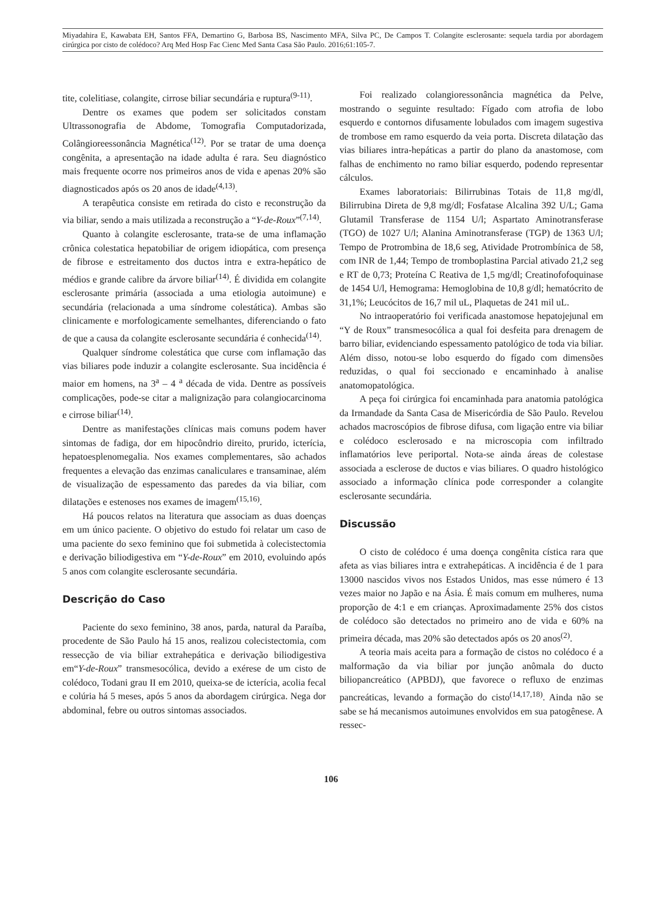Miyadahira E, Kawabata EH, Santos FFA, Demartino G, Barbosa BS, Nascimento MFA, Silva PC, De Campos T. Colangite esclerosante: sequela tardia por abordagem cirúrgica por cisto de colédoco? Arq Med Hosp Fac Cienc Med Santa Casa São Paulo. 2016;61:105-7.
tite, colelitiase, colangite, cirrose biliar secundária e ruptura<sup>(9-11)</sup>.
Dentre os exames que podem ser solicitados constam Ultrassonografia de Abdome, Tomografia Computadorizada, Colângioreessonância Magnética<sup>(12)</sup>. Por se tratar de uma doença congênita, a apresentação na idade adulta é rara. Seu diagnóstico mais frequente ocorre nos primeiros anos de vida e apenas 20% são diagnosticados após os 20 anos de idade<sup>(4,13)</sup>.
A terapêutica consiste em retirada do cisto e reconstrução da via biliar, sendo a mais utilizada a reconstrução a “Y-de-Roux”<sup>(7,14)</sup>.
Quanto à colangite esclerosante, trata-se de uma inflamação crônica colestatica hepatobiliar de origem idiopática, com presença de fibrose e estreitamento dos ductos intra e extra-hepático de médios e grande calibre da árvore biliar<sup>(14)</sup>. É dividida em colangite esclerosante primária (associada a uma etiologia autoimune) e secundária (relacionada a uma síndrome colestática). Ambas são clinicamente e morfologicamente semelhantes, diferenciando o fato de que a causa da colangite esclerosante secundária é conhecida<sup>(14)</sup>.
Qualquer síndrome colestática que curse com inflamação das vias biliares pode induzir a colangite esclerosante. Sua incidência é maior em homens, na 3<sup>a</sup> – 4 <sup>a</sup> década de vida. Dentre as possíveis complicações, pode-se citar a malignização para colangiocarcinoma e cirrose biliar<sup>(14)</sup>.
Dentre as manifestações clínicas mais comuns podem haver sintomas de fadiga, dor em hipocôndrio direito, prurido, icterícia, hepatoesplenomegalia. Nos exames complementares, são achados frequentes a elevação das enzimas canaliculares e transaminae, além de visualização de espessamento das paredes da via biliar, com dilatações e estenoses nos exames de imagem<sup>(15,16)</sup>.
Há poucos relatos na literatura que associam as duas doenças em um único paciente. O objetivo do estudo foi relatar um caso de uma paciente do sexo feminino que foi submetida à colecistectomia e derivação biliodigestiva em “Y-de-Roux” em 2010, evoluindo após 5 anos com colangite esclerosante secundária.
Descrição do Caso
Paciente do sexo feminino, 38 anos, parda, natural da Paraíba, procedente de São Paulo há 15 anos, realizou colecistectomia, com ressecção de via biliar extrahepática e derivação biliodigestiva em“Y-de-Roux” transmesocólica, devido a exérese de um cisto de colédoco, Todani grau II em 2010, queixa-se de icterícia, acolia fecal e colúria há 5 meses, após 5 anos da abordagem cirúrgica. Nega dor abdominal, febre ou outros sintomas associados.
Foi realizado colangioressonância magnética da Pelve, mostrando o seguinte resultado: Fígado com atrofia de lobo esquerdo e contornos difusamente lobulados com imagem sugestiva de trombose em ramo esquerdo da veia porta. Discreta dilatação das vias biliares intra-hepáticas a partir do plano da anastomose, com falhas de enchimento no ramo biliar esquerdo, podendo representar cálculos.
Exames laboratoriais: Bilirrubinas Totais de 11,8 mg/dl, Bilirrubina Direta de 9,8 mg/dl; Fosfatase Alcalina 392 U/L; Gama Glutamil Transferase de 1154 U/l; Aspartato Aminotransferase (TGO) de 1027 U/l; Alanina Aminotransferase (TGP) de 1363 U/l; Tempo de Protrombina de 18,6 seg, Atividade Protrombínica de 58, com INR de 1,44; Tempo de tromboplastina Parcial ativado 21,2 seg e RT de 0,73; Proteína C Reativa de 1,5 mg/dl; Creatinofofoquinase de 1454 U/l, Hemograma: Hemoglobina de 10,8 g/dl; hematócrito de 31,1%; Leucócitos de 16,7 mil uL, Plaquetas de 241 mil uL.
No intraoperatório foi verificada anastomose hepatojejunal em “Y de Roux” transmesocólica a qual foi desfeita para drenagem de barro biliar, evidenciando espessamento patológico de toda via biliar. Além disso, notou-se lobo esquerdo do fígado com dimensões reduzidas, o qual foi seccionado e encaminhado à analise anatomopatológica.
A peça foi cirúrgica foi encaminhada para anatomia patológica da Irmandade da Santa Casa de Misericórdia de São Paulo. Revelou achados macroscópios de fibrose difusa, com ligação entre via biliar e colédoco esclerosado e na microscopia com infiltrado inflamatórios leve periportal. Nota-se ainda áreas de colestase associada a esclerose de ductos e vias biliares. O quadro histológico associado a informação clínica pode corresponder a colangite esclerosante secundária.
Discussão
O cisto de colédoco é uma doença congênita cística rara que afeta as vias biliares intra e extrahepáticas. A incidência é de 1 para 13000 nascidos vivos nos Estados Unidos, mas esse número é 13 vezes maior no Japão e na Ásia. É mais comum em mulheres, numa proporção de 4:1 e em crianças. Aproximadamente 25% dos cistos de colédoco são detectados no primeiro ano de vida e 60% na primeira década, mas 20% são detectados após os 20 anos<sup>(2)</sup>.
A teoria mais aceita para a formação de cistos no colédoco é a malformação da via biliar por junção anômala do ducto biliopancreático (APBDJ), que favorece o refluxo de enzimas pancreáticas, levando a formação do cisto<sup>(14,17,18)</sup>. Ainda não se sabe se há mecanismos autoimunes envolvidos em sua patogênese. A ressec-
106